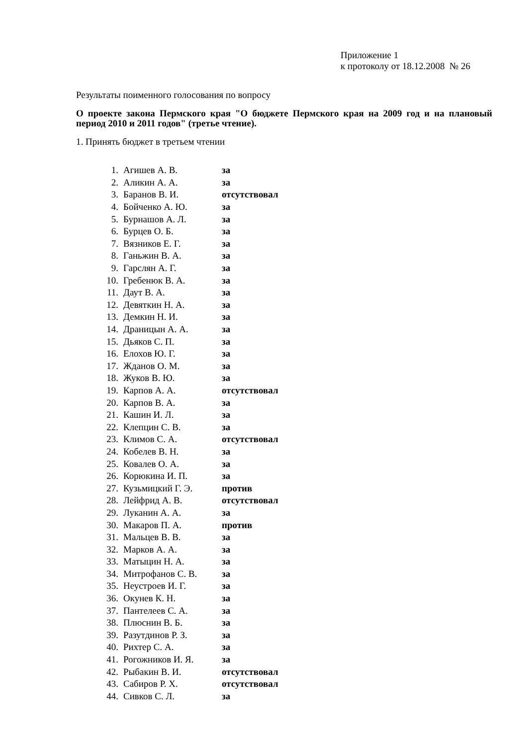Приложение 1
к протоколу от 18.12.2008 № 26
Результаты поименного голосования по вопросу
О проекте закона Пермского края "О бюджете Пермского края на 2009 год и на плановый период 2010 и 2011 годов" (третье чтение).
1. Принять бюджет в третьем чтении
| 1. | Агишев А. В. | за |
| 2. | Аликин А. А. | за |
| 3. | Баранов В. И. | отсутствовал |
| 4. | Бойченко А. Ю. | за |
| 5. | Бурнашов А. Л. | за |
| 6. | Бурцев О. Б. | за |
| 7. | Вязников Е. Г. | за |
| 8. | Ганьжин В. А. | за |
| 9. | Гарслян А. Г. | за |
| 10. | Гребенюк В. А. | за |
| 11. | Даут В. А. | за |
| 12. | Девяткин Н. А. | за |
| 13. | Демкин Н. И. | за |
| 14. | Драницын А. А. | за |
| 15. | Дьяков С. П. | за |
| 16. | Елохов Ю. Г. | за |
| 17. | Жданов О. М. | за |
| 18. | Жуков В. Ю. | за |
| 19. | Карпов А. А. | отсутствовал |
| 20. | Карпов В. А. | за |
| 21. | Кашин И. Л. | за |
| 22. | Клепцин С. В. | за |
| 23. | Климов С. А. | отсутствовал |
| 24. | Кобелев В. Н. | за |
| 25. | Ковалев О. А. | за |
| 26. | Корюкина И. П. | за |
| 27. | Кузьмицкий Г. Э. | против |
| 28. | Лейфрид А. В. | отсутствовал |
| 29. | Луканин А. А. | за |
| 30. | Макаров П. А. | против |
| 31. | Мальцев В. В. | за |
| 32. | Марков А. А. | за |
| 33. | Матыцин Н. А. | за |
| 34. | Митрофанов С. В. | за |
| 35. | Неустроев И. Г. | за |
| 36. | Окунев К. Н. | за |
| 37. | Пантелеев С. А. | за |
| 38. | Плюснин В. Б. | за |
| 39. | Разутдинов Р. З. | за |
| 40. | Рихтер С. А. | за |
| 41. | Рогожников И. Я. | за |
| 42. | Рыбакин В. И. | отсутствовал |
| 43. | Сабиров Р. Х. | отсутствовал |
| 44. | Сивков С. Л. | за |